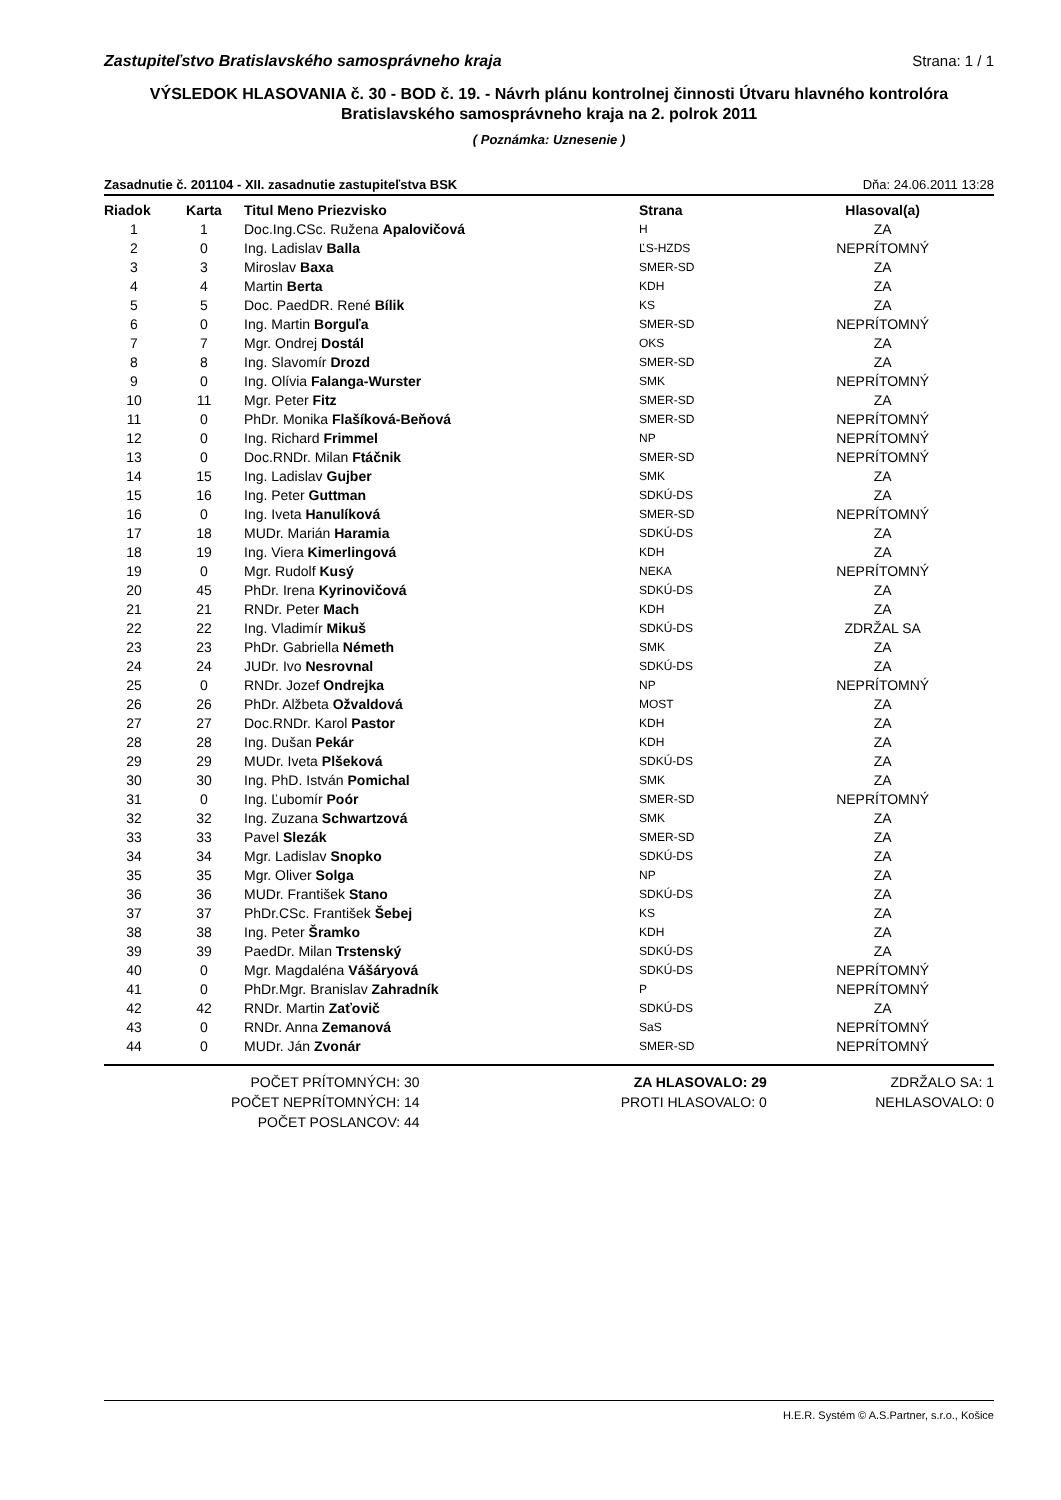Zastupiteľstvo Bratislavského samosprávneho kraja Strana: 1 / 1
VÝSLEDOK HLASOVANIA č. 30 - BOD č. 19. - Návrh plánu kontrolnej činnosti Útvaru hlavného kontrolóra Bratislavského samosprávneho kraja na 2. polrok 2011
( Poznámka: Uznesenie )
Zasadnutie č. 201104 - XII. zasadnutie zastupiteľstva BSK Dňa: 24.06.2011 13:28
| Riadok | Karta | Titul Meno Priezvisko | Strana | Hlasoval(a) |
| --- | --- | --- | --- | --- |
| 1 | 1 | Doc.Ing.CSc. Ružena Apalovičová | H | ZA |
| 2 | 0 | Ing. Ladislav Balla | ĽS-HZDS | NEPRÍTOMNÝ |
| 3 | 3 | Miroslav Baxa | SMER-SD | ZA |
| 4 | 4 | Martin Berta | KDH | ZA |
| 5 | 5 | Doc. PaedDR. René Bílik | KS | ZA |
| 6 | 0 | Ing. Martin Borguľa | SMER-SD | NEPRÍTOMNÝ |
| 7 | 7 | Mgr. Ondrej Dostál | OKS | ZA |
| 8 | 8 | Ing. Slavomír Drozd | SMER-SD | ZA |
| 9 | 0 | Ing. Olívia Falanga-Wurster | SMK | NEPRÍTOMNÝ |
| 10 | 11 | Mgr. Peter Fitz | SMER-SD | ZA |
| 11 | 0 | PhDr. Monika Flašíková-Beňová | SMER-SD | NEPRÍTOMNÝ |
| 12 | 0 | Ing. Richard Frimmel | NP | NEPRÍTOMNÝ |
| 13 | 0 | Doc.RNDr. Milan Ftáčnik | SMER-SD | NEPRÍTOMNÝ |
| 14 | 15 | Ing. Ladislav Gujber | SMK | ZA |
| 15 | 16 | Ing. Peter Guttman | SDKÚ-DS | ZA |
| 16 | 0 | Ing. Iveta Hanulíková | SMER-SD | NEPRÍTOMNÝ |
| 17 | 18 | MUDr. Marián Haramia | SDKÚ-DS | ZA |
| 18 | 19 | Ing. Viera Kimerlingová | KDH | ZA |
| 19 | 0 | Mgr. Rudolf Kusý | NEKA | NEPRÍTOMNÝ |
| 20 | 45 | PhDr. Irena Kyrinovičová | SDKÚ-DS | ZA |
| 21 | 21 | RNDr. Peter Mach | KDH | ZA |
| 22 | 22 | Ing. Vladimír Mikuš | SDKÚ-DS | ZDRŽAL SA |
| 23 | 23 | PhDr. Gabriella Németh | SMK | ZA |
| 24 | 24 | JUDr. Ivo Nesrovnal | SDKÚ-DS | ZA |
| 25 | 0 | RNDr. Jozef Ondrejka | NP | NEPRÍTOMNÝ |
| 26 | 26 | PhDr. Alžbeta Ožvaldová | MOST | ZA |
| 27 | 27 | Doc.RNDr. Karol Pastor | KDH | ZA |
| 28 | 28 | Ing. Dušan Pekár | KDH | ZA |
| 29 | 29 | MUDr. Iveta Plšeková | SDKÚ-DS | ZA |
| 30 | 30 | Ing. PhD. István Pomichal | SMK | ZA |
| 31 | 0 | Ing. Ľubomír Poór | SMER-SD | NEPRÍTOMNÝ |
| 32 | 32 | Ing. Zuzana Schwartzová | SMK | ZA |
| 33 | 33 | Pavel Slezák | SMER-SD | ZA |
| 34 | 34 | Mgr. Ladislav Snopko | SDKÚ-DS | ZA |
| 35 | 35 | Mgr. Oliver Solga | NP | ZA |
| 36 | 36 | MUDr. František Stano | SDKÚ-DS | ZA |
| 37 | 37 | PhDr.CSc. František Šebej | KS | ZA |
| 38 | 38 | Ing. Peter Šramko | KDH | ZA |
| 39 | 39 | PaedDr. Milan Trstenský | SDKÚ-DS | ZA |
| 40 | 0 | Mgr. Magdaléna Vášáryová | SDKÚ-DS | NEPRÍTOMNÝ |
| 41 | 0 | PhDr.Mgr. Branislav Zahradník | P | NEPRÍTOMNÝ |
| 42 | 42 | RNDr. Martin Zaťovič | SDKÚ-DS | ZA |
| 43 | 0 | RNDr. Anna Zemanová | SaS | NEPRÍTOMNÝ |
| 44 | 0 | MUDr. Ján Zvonár | SMER-SD | NEPRÍTOMNÝ |
POČET PRÍTOMNÝCH: 30
POČET NEPRÍTOMNÝCH: 14
POČET POSLANCOV: 44
ZA HLASOVALO: 29
PROTI HLASOVALO: 0
ZDRŽALO SA: 1
NEHLASOVALO: 0
H.E.R. Systém © A.S.Partner, s.r.o., Košice